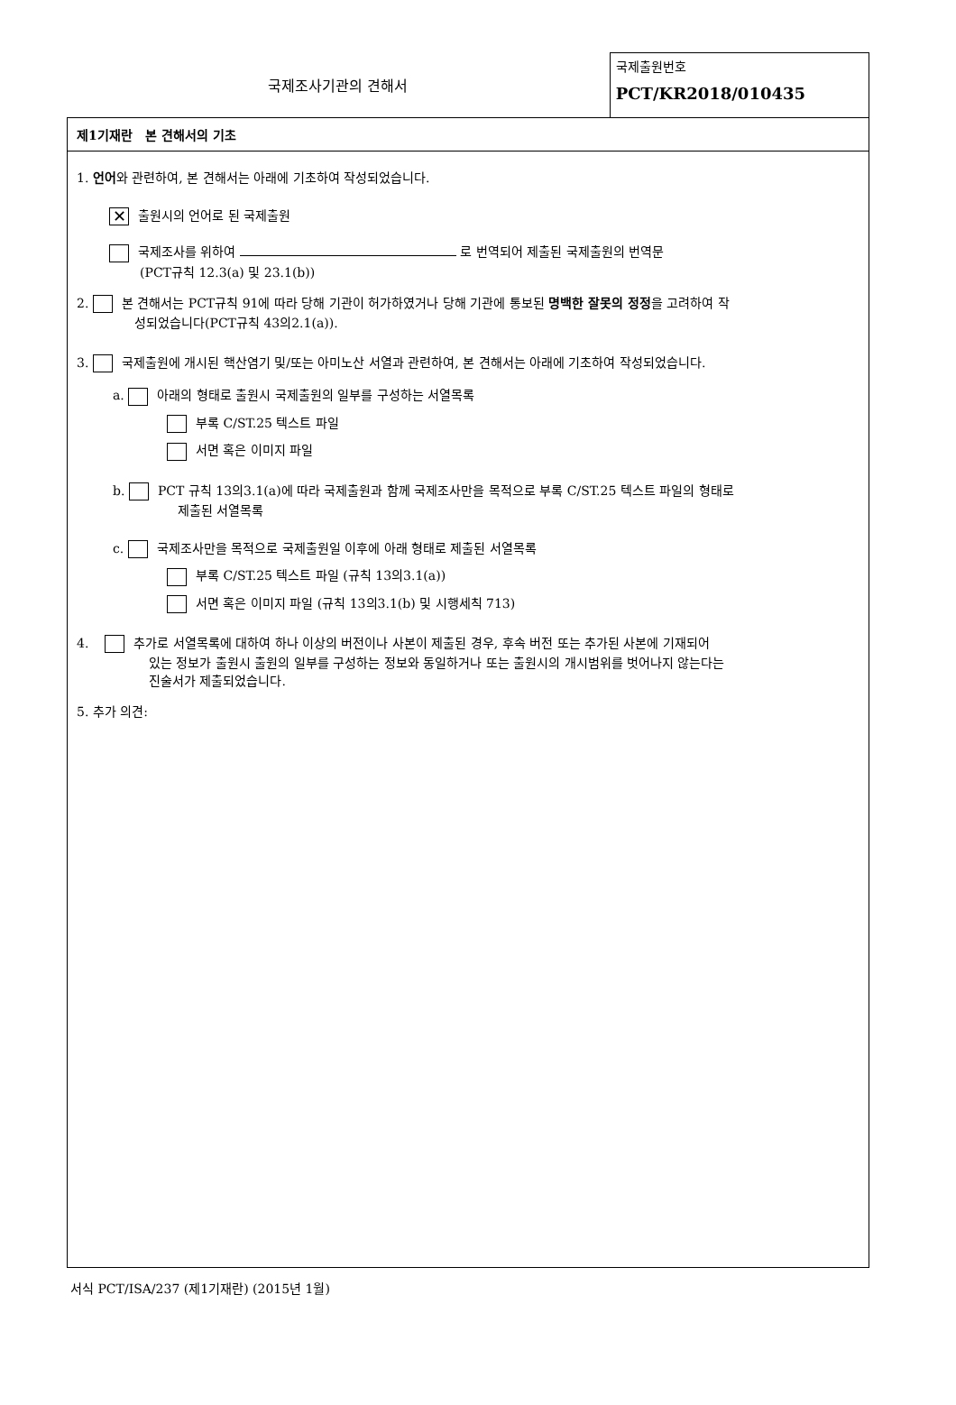국제조사기관의 견해서
국제출원번호
PCT/KR2018/010435
제1기재란 본 견해서의 기초
1. 언어와 관련하여, 본 견해서는 아래에 기초하여 작성되었습니다.
✕ 출원시의 언어로 된 국제출원
국제조사를 위하여 로 번역되어 제출된 국제출원의 번역문
(PCT규칙 12.3(a) 및 23.1(b))
2. 본 견해서는 PCT규칙 91에 따라 당해 기관이 허가하였거나 당해 기관에 통보된 명백한 잘못의 정정을 고려하여 작
성되었습니다(PCT규칙 43의2.1(a)).
3. 국제출원에 개시된 핵산염기 및/또는 아미노산 서열과 관련하여, 본 견해서는 아래에 기초하여 작성되었습니다.
a. 아래의 형태로 출원시 국제출원의 일부를 구성하는 서열목록
부록 C/ST.25 텍스트 파일
서면 혹은 이미지 파일
b. PCT 규칙 13의3.1(a)에 따라 국제출원과 함께 국제조사만을 목적으로 부록 C/ST.25 텍스트 파일의 형태로
제출된 서열목록
c. 국제조사만을 목적으로 국제출원일 이후에 아래 형태로 제출된 서열목록
부록 C/ST.25 텍스트 파일 (규칙 13의3.1(a))
서면 혹은 이미지 파일 (규칙 13의3.1(b) 및 시행세칙 713)
4. 추가로 서열목록에 대하여 하나 이상의 버전이나 사본이 제출된 경우, 후속 버전 또는 추가된 사본에 기재되어
있는 정보가 출원시 출원의 일부를 구성하는 정보와 동일하거나 또는 출원시의 개시범위를 벗어나지 않는다는
진술서가 제출되었습니다.
5. 추가 의견:
서식 PCT/ISA/237 (제1기재란) (2015년 1월)